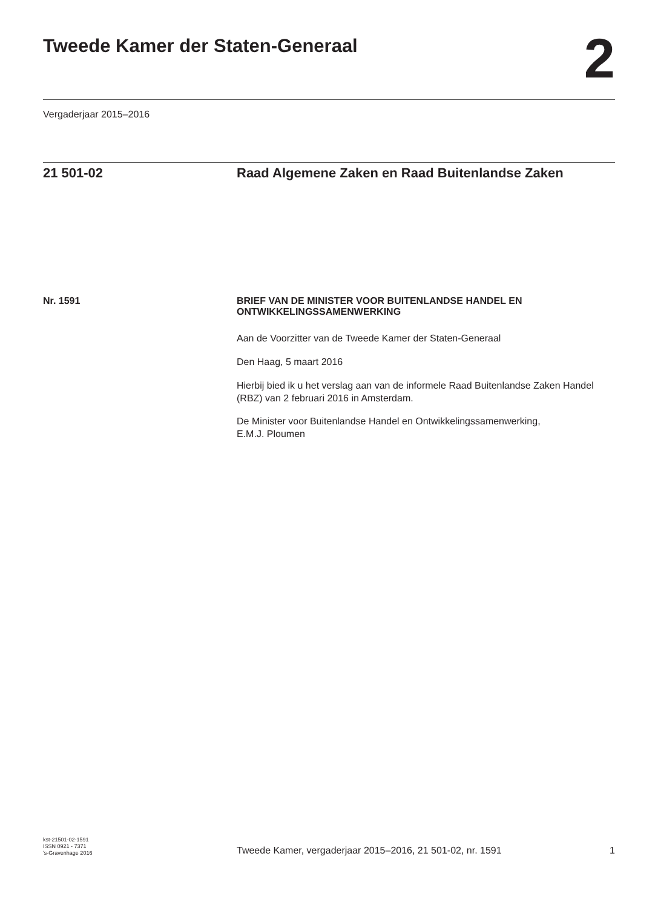Tweede Kamer der Staten-Generaal
2
Vergaderjaar 2015–2016
21 501-02 Raad Algemene Zaken en Raad Buitenlandse Zaken
Nr. 1591
BRIEF VAN DE MINISTER VOOR BUITENLANDSE HANDEL EN ONTWIKKELINGSSAMENWERKING
Aan de Voorzitter van de Tweede Kamer der Staten-Generaal
Den Haag, 5 maart 2016
Hierbij bied ik u het verslag aan van de informele Raad Buitenlandse Zaken Handel (RBZ) van 2 februari 2016 in Amsterdam.
De Minister voor Buitenlandse Handel en Ontwikkelingssamenwerking,
E.M.J. Ploumen
kst-21501-02-1591
ISSN 0921 - 7371
’s-Gravenhage 2016
Tweede Kamer, vergaderjaar 2015–2016, 21 501-02, nr. 1591
1